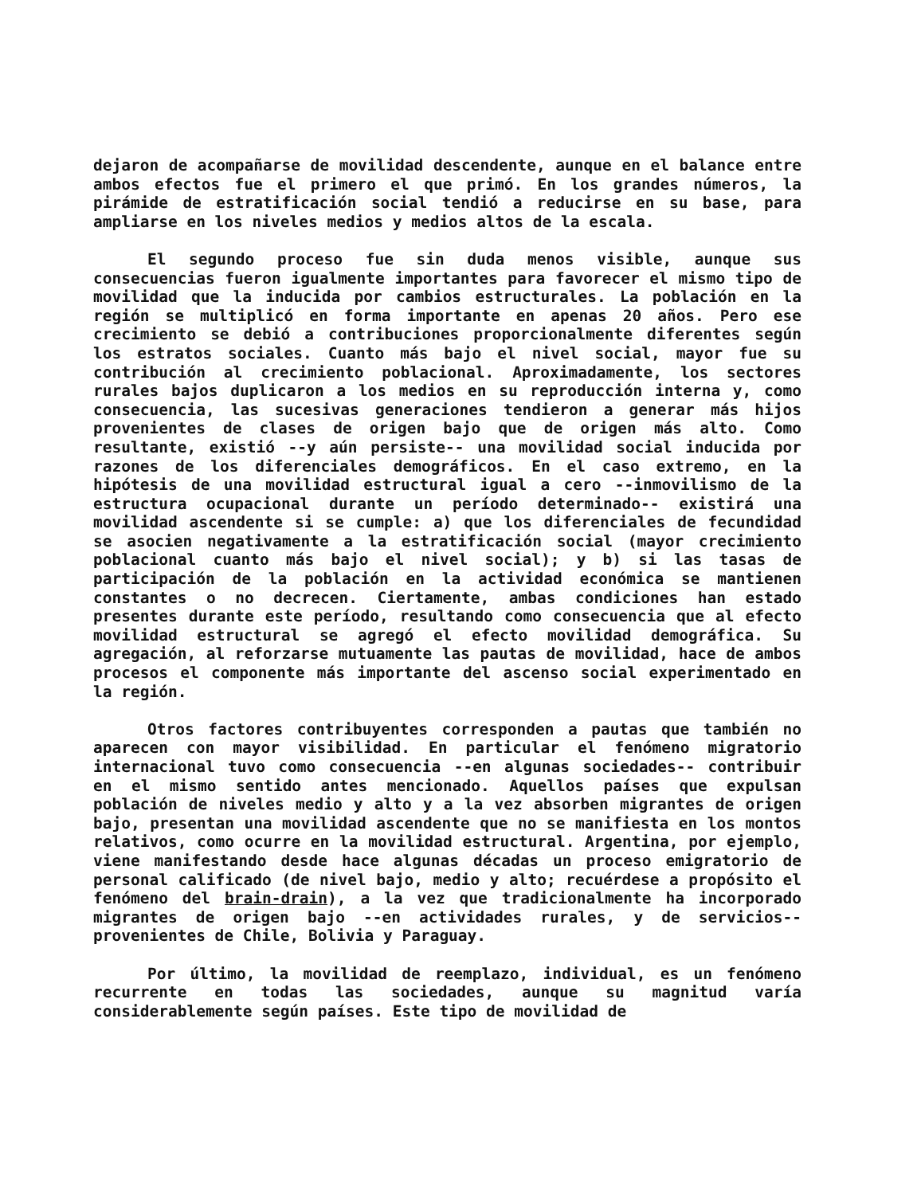dejaron de acompañarse de movilidad descendente, aunque en el balance entre ambos efectos fue el primero el que primó. En los grandes números, la pirámide de estratificación social tendió a reducirse en su base, para ampliarse en los niveles medios y medios altos de la escala.
El segundo proceso fue sin duda menos visible, aunque sus consecuencias fueron igualmente importantes para favorecer el mismo tipo de movilidad que la inducida por cambios estructurales. La población en la región se multiplicó en forma importante en apenas 20 años. Pero ese crecimiento se debió a contribuciones proporcionalmente diferentes según los estratos sociales. Cuanto más bajo el nivel social, mayor fue su contribución al crecimiento poblacional. Aproximadamente, los sectores rurales bajos duplicaron a los medios en su reproducción interna y, como consecuencia, las sucesivas generaciones tendieron a generar más hijos provenientes de clases de origen bajo que de origen más alto. Como resultante, existió --y aún persiste-- una movilidad social inducida por razones de los diferenciales demográficos. En el caso extremo, en la hipótesis de una movilidad estructural igual a cero --inmovilismo de la estructura ocupacional durante un período determinado-- existirá una movilidad ascendente si se cumple: a) que los diferenciales de fecundidad se asocien negativamente a la estratificación social (mayor crecimiento poblacional cuanto más bajo el nivel social); y b) si las tasas de participación de la población en la actividad económica se mantienen constantes o no decrecen. Ciertamente, ambas condiciones han estado presentes durante este período, resultando como consecuencia que al efecto movilidad estructural se agregó el efecto movilidad demográfica. Su agregación, al reforzarse mutuamente las pautas de movilidad, hace de ambos procesos el componente más importante del ascenso social experimentado en la región.
Otros factores contribuyentes corresponden a pautas que también no aparecen con mayor visibilidad. En particular el fenómeno migratorio internacional tuvo como consecuencia --en algunas sociedades-- contribuir en el mismo sentido antes mencionado. Aquellos países que expulsan población de niveles medio y alto y a la vez absorben migrantes de origen bajo, presentan una movilidad ascendente que no se manifiesta en los montos relativos, como ocurre en la movilidad estructural. Argentina, por ejemplo, viene manifestando desde hace algunas décadas un proceso emigratorio de personal calificado (de nivel bajo, medio y alto; recuérdese a propósito el fenómeno del brain-drain), a la vez que tradicionalmente ha incorporado migrantes de origen bajo --en actividades rurales, y de servicios-- provenientes de Chile, Bolivia y Paraguay.
Por último, la movilidad de reemplazo, individual, es un fenómeno recurrente en todas las sociedades, aunque su magnitud varía considerablemente según países. Este tipo de movilidad de